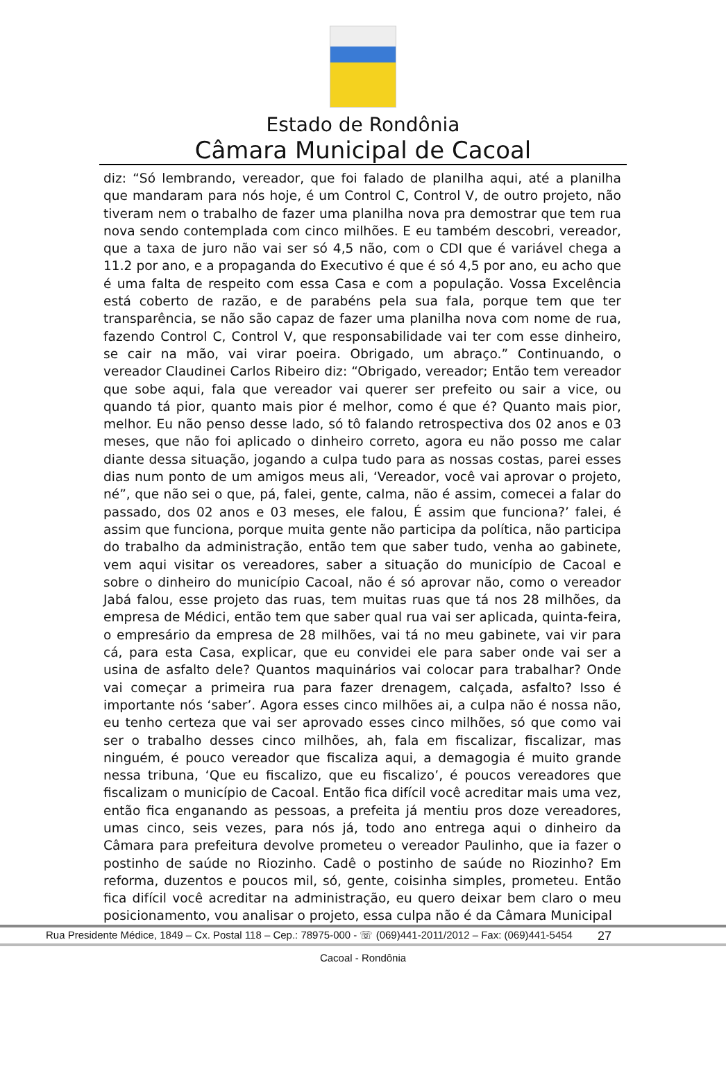Estado de Rondônia
Câmara Municipal de Cacoal
diz: “Só lembrando, vereador, que foi falado de planilha aqui, até a planilha que mandaram para nós hoje, é um Control C, Control V, de outro projeto, não tiveram nem o trabalho de fazer uma planilha nova pra demostrar que tem rua nova sendo contemplada com cinco milhões. E eu também descobri, vereador, que a taxa de juro não vai ser só 4,5 não, com o CDI que é variável chega a 11.2 por ano, e a propaganda do Executivo é que é só 4,5 por ano, eu acho que é uma falta de respeito com essa Casa e com a população. Vossa Excelência está coberto de razão, e de parabéns pela sua fala, porque tem que ter transparência, se não são capaz de fazer uma planilha nova com nome de rua, fazendo Control C, Control V, que responsabilidade vai ter com esse dinheiro, se cair na mão, vai virar poeira. Obrigado, um abraço.” Continuando, o vereador Claudinei Carlos Ribeiro diz: “Obrigado, vereador; Então tem vereador que sobe aqui, fala que vereador vai querer ser prefeito ou sair a vice, ou quando tá pior, quanto mais pior é melhor, como é que é? Quanto mais pior, melhor. Eu não penso desse lado, só tô falando retrospectiva dos 02 anos e 03 meses, que não foi aplicado o dinheiro correto, agora eu não posso me calar diante dessa situação, jogando a culpa tudo para as nossas costas, parei esses dias num ponto de um amigos meus ali, ‘Vereador, você vai aprovar o projeto, né”, que não sei o que, pá, falei, gente, calma, não é assim, comecei a falar do passado, dos 02 anos e 03 meses, ele falou, É assim que funciona?’ falei, é assim que funciona, porque muita gente não participa da política, não participa do trabalho da administração, então tem que saber tudo, venha ao gabinete, vem aqui visitar os vereadores, saber a situação do município de Cacoal e sobre o dinheiro do município Cacoal, não é só aprovar não, como o vereador Jabá falou, esse projeto das ruas, tem muitas ruas que tá nos 28 milhões, da empresa de Médici, então tem que saber qual rua vai ser aplicada, quinta-feira, o empresário da empresa de 28 milhões, vai tá no meu gabinete, vai vir para cá, para esta Casa, explicar, que eu convidei ele para saber onde vai ser a usina de asfalto dele? Quantos maquinários vai colocar para trabalhar? Onde vai começar a primeira rua para fazer drenagem, calçada, asfalto? Isso é importante nós ‘saber’. Agora esses cinco milhões ai, a culpa não é nossa não, eu tenho certeza que vai ser aprovado esses cinco milhões, só que como vai ser o trabalho desses cinco milhões, ah, fala em fiscalizar, fiscalizar, mas ninguém, é pouco vereador que fiscaliza aqui, a demagogia é muito grande nessa tribuna, ‘Que eu fiscalizo, que eu fiscalizo’, é poucos vereadores que fiscalizam o município de Cacoal. Então fica difícil você acreditar mais uma vez, então fica enganando as pessoas, a prefeita já mentiu pros doze vereadores, umas cinco, seis vezes, para nós já, todo ano entrega aqui o dinheiro da Câmara para prefeitura devolve prometeu o vereador Paulinho, que ia fazer o postinho de saúde no Riozinho. Cadê o postinho de saúde no Riozinho? Em reforma, duzentos e poucos mil, só, gente, coisinha simples, prometeu. Então fica difícil você acreditar na administração, eu quero deixar bem claro o meu posicionamento, vou analisar o projeto, essa culpa não é da Câmara Municipal
Rua Presidente Médice, 1849 – Cx. Postal 118 – Cep.: 78975-000 - ☏ (069)441-2011/2012 – Fax: (069)441-5454 27
Cacoal - Rondônia